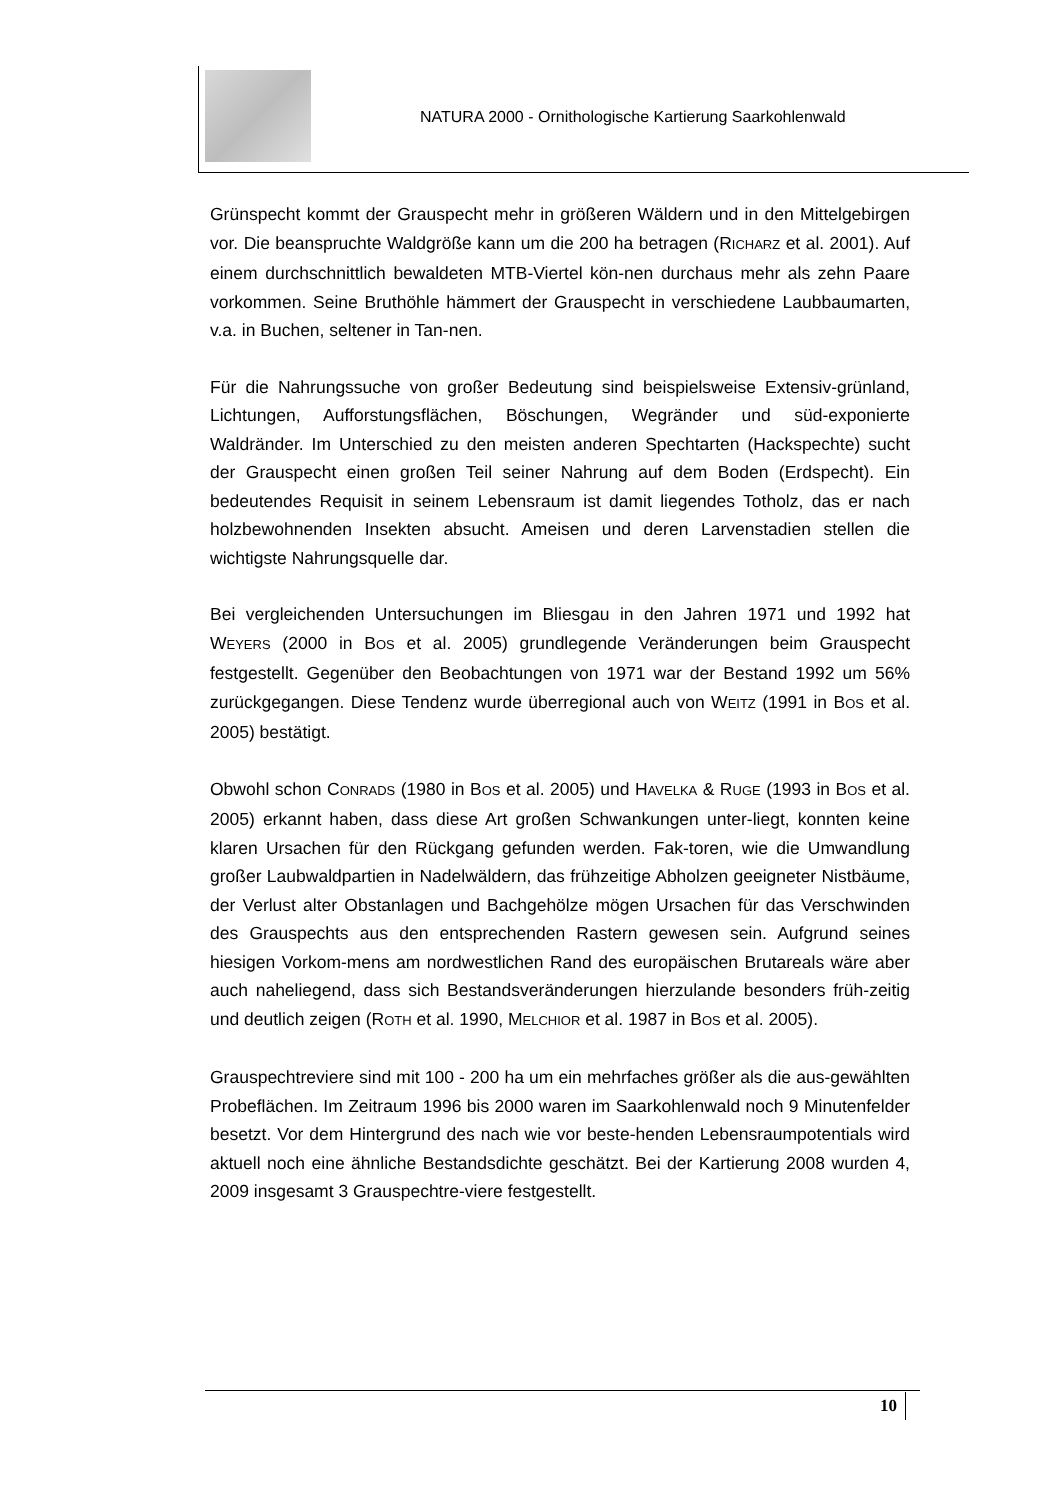NATURA 2000 - Ornithologische Kartierung Saarkohlenwald
Grünspecht kommt der Grauspecht mehr in größeren Wäldern und in den Mittelgebirgen vor. Die beanspruchte Waldgröße kann um die 200 ha betragen (RICHARZ et al. 2001). Auf einem durchschnittlich bewaldeten MTB-Viertel kön-nen durchaus mehr als zehn Paare vorkommen. Seine Bruthöhle hämmert der Grauspecht in verschiedene Laubbaumarten, v.a. in Buchen, seltener in Tan-nen.
Für die Nahrungssuche von großer Bedeutung sind beispielsweise Extensiv-grünland, Lichtungen, Aufforstungsflächen, Böschungen, Wegränder und süd-exponierte Waldränder. Im Unterschied zu den meisten anderen Spechtarten (Hackspechte) sucht der Grauspecht einen großen Teil seiner Nahrung auf dem Boden (Erdspecht). Ein bedeutendes Requisit in seinem Lebensraum ist damit liegendes Totholz, das er nach holzbewohnenden Insekten absucht. Ameisen und deren Larvenstadien stellen die wichtigste Nahrungsquelle dar.
Bei vergleichenden Untersuchungen im Bliesgau in den Jahren 1971 und 1992 hat WEYERS (2000 in BOS et al. 2005) grundlegende Veränderungen beim Grauspecht festgestellt. Gegenüber den Beobachtungen von 1971 war der Bestand 1992 um 56% zurückgegangen. Diese Tendenz wurde überregional auch von WEITZ (1991 in BOS et al. 2005) bestätigt.
Obwohl schon CONRADS (1980 in BOS et al. 2005) und HAVELKA & RUGE (1993 in BOS et al. 2005) erkannt haben, dass diese Art großen Schwankungen unter-liegt, konnten keine klaren Ursachen für den Rückgang gefunden werden. Fak-toren, wie die Umwandlung großer Laubwaldpartien in Nadelwäldern, das frühzeitige Abholzen geeigneter Nistbäume, der Verlust alter Obstanlagen und Bachgehölze mögen Ursachen für das Verschwinden des Grauspechts aus den entsprechenden Rastern gewesen sein. Aufgrund seines hiesigen Vorkom-mens am nordwestlichen Rand des europäischen Brutareals wäre aber auch naheliegend, dass sich Bestandsveränderungen hierzulande besonders früh-zeitig und deutlich zeigen (ROTH et al. 1990, MELCHIOR et al. 1987 in BOS et al. 2005).
Grauspechtreviere sind mit 100 - 200 ha um ein mehrfaches größer als die aus-gewählten Probeflächen. Im Zeitraum 1996 bis 2000 waren im Saarkohlenwald noch 9 Minutenfelder besetzt. Vor dem Hintergrund des nach wie vor beste-henden Lebensraumpotentials wird aktuell noch eine ähnliche Bestandsdichte geschätzt. Bei der Kartierung 2008 wurden 4, 2009 insgesamt 3 Grauspechtre-viere festgestellt.
10